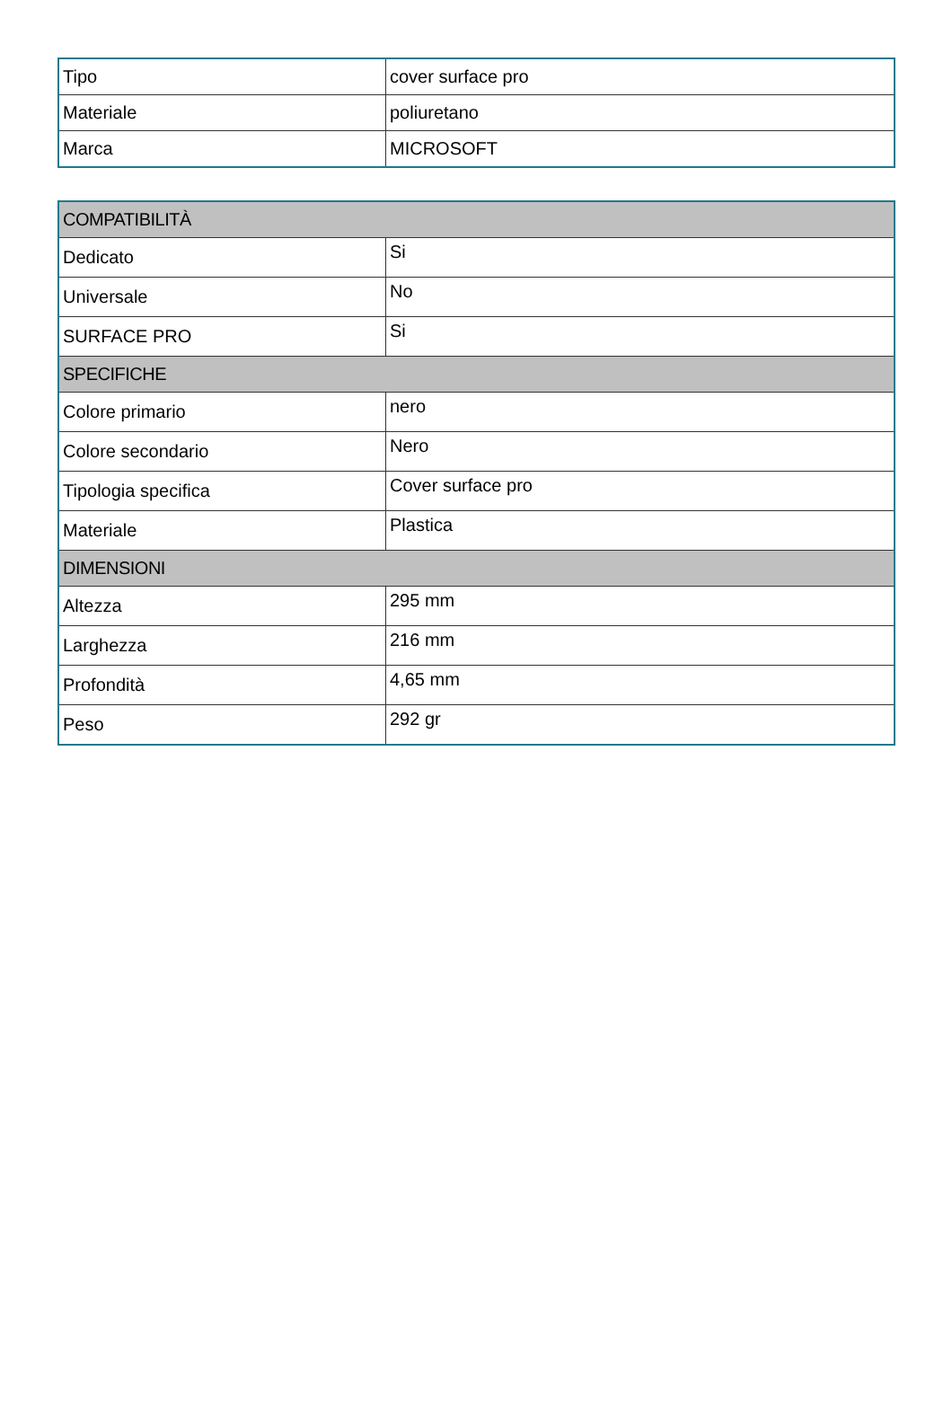| Tipo | cover surface pro |
| Materiale | poliuretano |
| Marca | MICROSOFT |
| COMPATIBILITÀ | |
| --- | --- |
| Dedicato | Si |
| Universale | No |
| SURFACE PRO | Si |
| SPECIFICHE | |
| Colore primario | nero |
| Colore secondario | Nero |
| Tipologia specifica | Cover surface pro |
| Materiale | Plastica |
| DIMENSIONI | |
| Altezza | 295 mm |
| Larghezza | 216 mm |
| Profondità | 4,65 mm |
| Peso | 292 gr |